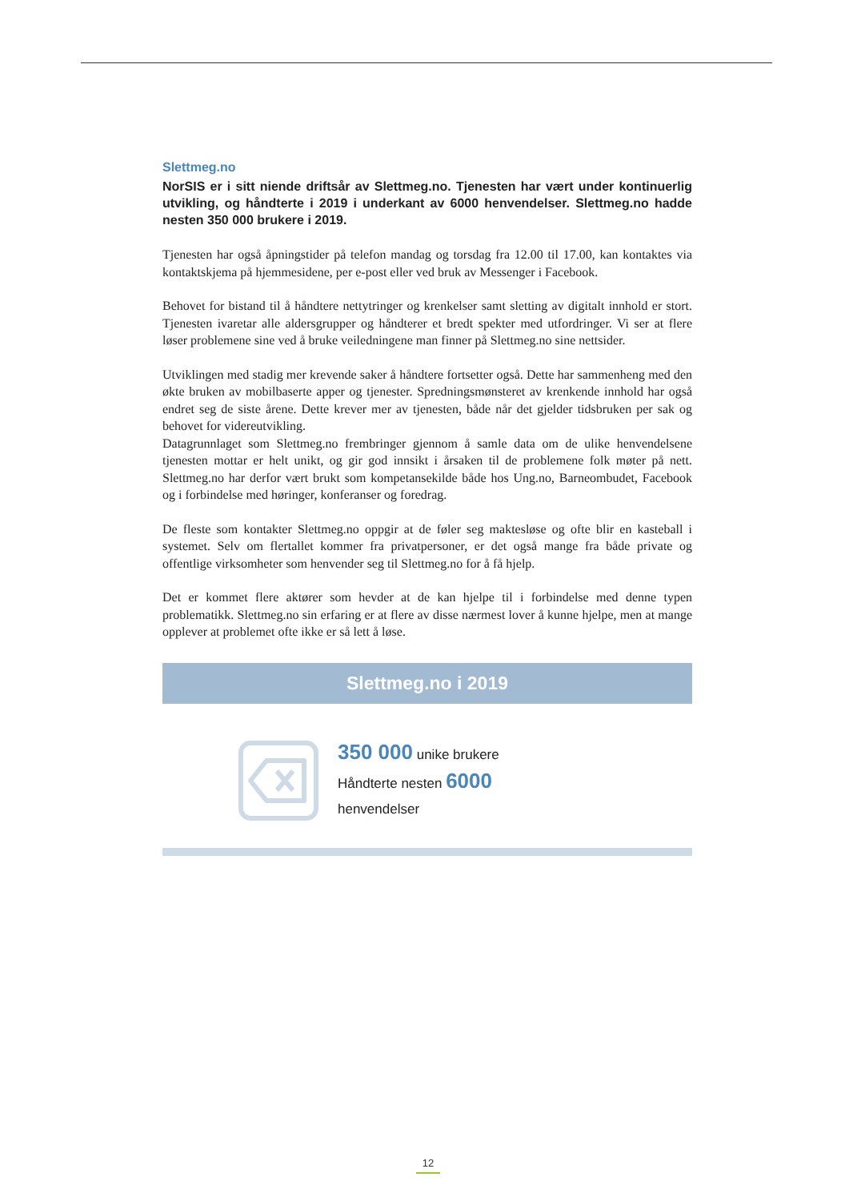Slettmeg.no
NorSIS er i sitt niende driftsår av Slettmeg.no. Tjenesten har vært under kontinuerlig utvikling, og håndterte i 2019 i underkant av 6000 henvendelser. Slettmeg.no hadde nesten 350 000 brukere i 2019.
Tjenesten har også åpningstider på telefon mandag og torsdag fra 12.00 til 17.00, kan kontaktes via kontaktskjema på hjemmesidene, per e-post eller ved bruk av Messenger i Facebook.
Behovet for bistand til å håndtere nettytringer og krenkelser samt sletting av digitalt innhold er stort. Tjenesten ivaretar alle aldersgrupper og håndterer et bredt spekter med utfordringer. Vi ser at flere løser problemene sine ved å bruke veiledningene man finner på Slettmeg.no sine nettsider.
Utviklingen med stadig mer krevende saker å håndtere fortsetter også. Dette har sammenheng med den økte bruken av mobilbaserte apper og tjenester. Spredningsmønsteret av krenkende innhold har også endret seg de siste årene. Dette krever mer av tjenesten, både når det gjelder tidsbruken per sak og behovet for videreutvikling.
Datagrunnlaget som Slettmeg.no frembringer gjennom å samle data om de ulike henvendelsene tjenesten mottar er helt unikt, og gir god innsikt i årsaken til de problemene folk møter på nett. Slettmeg.no har derfor vært brukt som kompetansekilde både hos Ung.no, Barneombudet, Facebook og i forbindelse med høringer, konferanser og foredrag.
De fleste som kontakter Slettmeg.no oppgir at de føler seg maktesløse og ofte blir en kasteball i systemet. Selv om flertallet kommer fra privatpersoner, er det også mange fra både private og offentlige virksomheter som henvender seg til Slettmeg.no for å få hjelp.
Det er kommet flere aktører som hevder at de kan hjelpe til i forbindelse med denne typen problematikk. Slettmeg.no sin erfaring er at flere av disse nærmest lover å kunne hjelpe, men at mange opplever at problemet ofte ikke er så lett å løse.
Slettmeg.no i 2019
350 000 unike brukere
Håndterte nesten 6000
henvendelser
12